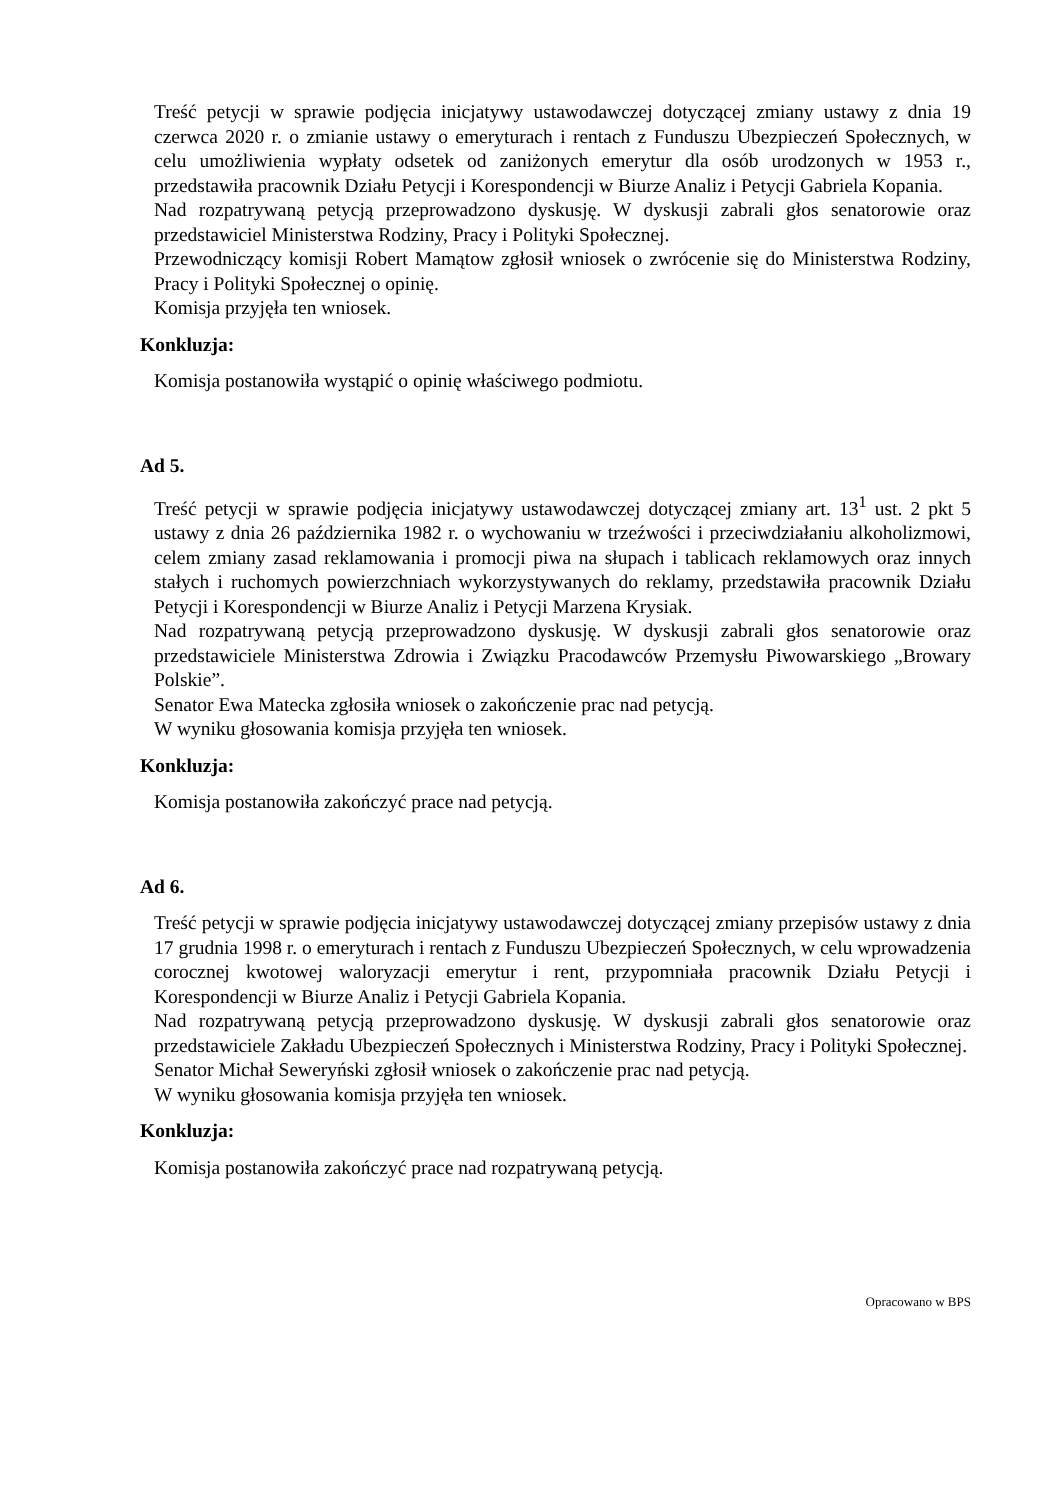Treść petycji w sprawie podjęcia inicjatywy ustawodawczej dotyczącej zmiany ustawy z dnia 19 czerwca 2020 r. o zmianie ustawy o emeryturach i rentach z Funduszu Ubezpieczeń Społecznych, w celu umożliwienia wypłaty odsetek od zaniżonych emerytur dla osób urodzonych w 1953 r., przedstawiła pracownik Działu Petycji i Korespondencji w Biurze Analiz i Petycji Gabriela Kopania.
Nad rozpatrywaną petycją przeprowadzono dyskusję. W dyskusji zabrali głos senatorowie oraz przedstawiciel Ministerstwa Rodziny, Pracy i Polityki Społecznej.
Przewodniczący komisji Robert Mamątow zgłosił wniosek o zwrócenie się do Ministerstwa Rodziny, Pracy i Polityki Społecznej o opinię.
Komisja przyjęła ten wniosek.
Konkluzja:
Komisja postanowiła wystąpić o opinię właściwego podmiotu.
Ad 5.
Treść petycji w sprawie podjęcia inicjatywy ustawodawczej dotyczącej zmiany art. 13<sup>1</sup> ust. 2 pkt 5 ustawy z dnia 26 października 1982 r. o wychowaniu w trzeźwości i przeciwdziałaniu alkoholizmowi, celem zmiany zasad reklamowania i promocji piwa na słupach i tablicach reklamowych oraz innych stałych i ruchomych powierzchniach wykorzystywanych do reklamy, przedstawiła pracownik Działu Petycji i Korespondencji w Biurze Analiz i Petycji Marzena Krysiak.
Nad rozpatrywaną petycją przeprowadzono dyskusję. W dyskusji zabrali głos senatorowie oraz przedstawiciele Ministerstwa Zdrowia i Związku Pracodawców Przemysłu Piwowarskiego „Browary Polskie”.
Senator Ewa Matecka zgłosiła wniosek o zakończenie prac nad petycją.
W wyniku głosowania komisja przyjęła ten wniosek.
Konkluzja:
Komisja postanowiła zakończyć prace nad petycją.
Ad 6.
Treść petycji w sprawie podjęcia inicjatywy ustawodawczej dotyczącej zmiany przepisów ustawy z dnia 17 grudnia 1998 r. o emeryturach i rentach z Funduszu Ubezpieczeń Społecznych, w celu wprowadzenia corocznej kwotowej waloryzacji emerytur i rent, przypomniała pracownik Działu Petycji i Korespondencji w Biurze Analiz i Petycji Gabriela Kopania.
Nad rozpatrywaną petycją przeprowadzono dyskusję. W dyskusji zabrali głos senatorowie oraz przedstawiciele Zakładu Ubezpieczeń Społecznych i Ministerstwa Rodziny, Pracy i Polityki Społecznej.
Senator Michał Seweryński zgłosił wniosek o zakończenie prac nad petycją.
W wyniku głosowania komisja przyjęła ten wniosek.
Konkluzja:
Komisja postanowiła zakończyć prace nad rozpatrywaną petycją.
Opracowano w BPS